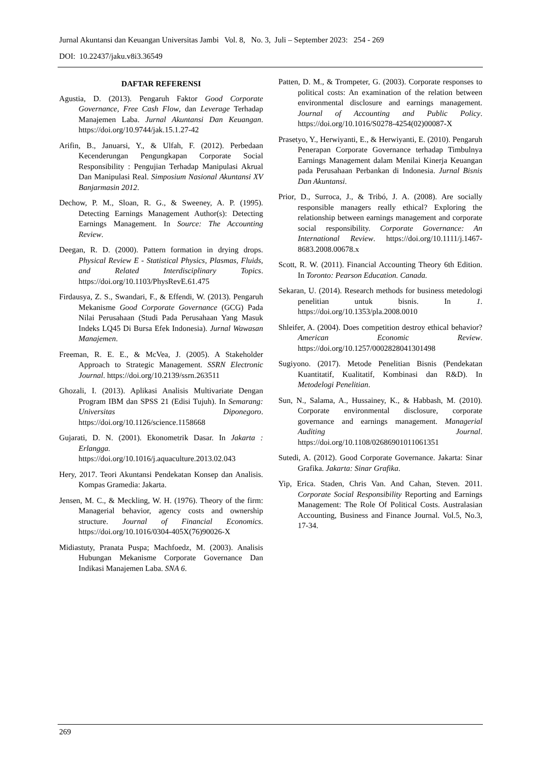Jurnal Akuntansi dan Keuangan Universitas Jambi Vol. 8, No. 3, Juli – September 2023: 254 - 269
DOI: 10.22437/jaku.v8i3.36549
DAFTAR REFERENSI
Agustia, D. (2013). Pengaruh Faktor Good Corporate Governance, Free Cash Flow, dan Leverage Terhadap Manajemen Laba. Jurnal Akuntansi Dan Keuangan. https://doi.org/10.9744/jak.15.1.27-42
Arifin, B., Januarsi, Y., & Ulfah, F. (2012). Perbedaan Kecenderungan Pengungkapan Corporate Social Responsibility : Pengujian Terhadap Manipulasi Akrual Dan Manipulasi Real. Simposium Nasional Akuntansi XV Banjarmasin 2012.
Dechow, P. M., Sloan, R. G., & Sweeney, A. P. (1995). Detecting Earnings Management Author(s): Detecting Earnings Management. In Source: The Accounting Review.
Deegan, R. D. (2000). Pattern formation in drying drops. Physical Review E - Statistical Physics, Plasmas, Fluids, and Related Interdisciplinary Topics. https://doi.org/10.1103/PhysRevE.61.475
Firdausya, Z. S., Swandari, F., & Effendi, W. (2013). Pengaruh Mekanisme Good Corporate Governance (GCG) Pada Nilai Perusahaan (Studi Pada Perusahaan Yang Masuk Indeks LQ45 Di Bursa Efek Indonesia). Jurnal Wawasan Manajemen.
Freeman, R. E. E., & McVea, J. (2005). A Stakeholder Approach to Strategic Management. SSRN Electronic Journal. https://doi.org/10.2139/ssrn.263511
Ghozali, I. (2013). Aplikasi Analisis Multivariate Dengan Program IBM dan SPSS 21 (Edisi Tujuh). In Semarang: Universitas Diponegoro. https://doi.org/10.1126/science.1158668
Gujarati, D. N. (2001). Ekonometrik Dasar. In Jakarta : Erlangga. https://doi.org/10.1016/j.aquaculture.2013.02.043
Hery, 2017. Teori Akuntansi Pendekatan Konsep dan Analisis. Kompas Gramedia: Jakarta.
Jensen, M. C., & Meckling, W. H. (1976). Theory of the firm: Managerial behavior, agency costs and ownership structure. Journal of Financial Economics. https://doi.org/10.1016/0304-405X(76)90026-X
Midiastuty, Pranata Puspa; Machfoedz, M. (2003). Analisis Hubungan Mekanisme Corporate Governance Dan Indikasi Manajemen Laba. SNA 6.
Patten, D. M., & Trompeter, G. (2003). Corporate responses to political costs: An examination of the relation between environmental disclosure and earnings management. Journal of Accounting and Public Policy. https://doi.org/10.1016/S0278-4254(02)00087-X
Prasetyo, Y., Herwiyanti, E., & Herwiyanti, E. (2010). Pengaruh Penerapan Corporate Governance terhadap Timbulnya Earnings Management dalam Menilai Kinerja Keuangan pada Perusahaan Perbankan di Indonesia. Jurnal Bisnis Dan Akuntansi.
Prior, D., Surroca, J., & Tribó, J. A. (2008). Are socially responsible managers really ethical? Exploring the relationship between earnings management and corporate social responsibility. Corporate Governance: An International Review. https://doi.org/10.1111/j.1467-8683.2008.00678.x
Scott, R. W. (2011). Financial Accounting Theory 6th Edition. In Toronto: Pearson Education. Canada.
Sekaran, U. (2014). Research methods for business metedologi penelitian untuk bisnis. In 1. https://doi.org/10.1353/pla.2008.0010
Shleifer, A. (2004). Does competition destroy ethical behavior? American Economic Review. https://doi.org/10.1257/0002828041301498
Sugiyono. (2017). Metode Penelitian Bisnis (Pendekatan Kuantitatif, Kualitatif, Kombinasi dan R&D). In Metodelogi Penelitian.
Sun, N., Salama, A., Hussainey, K., & Habbash, M. (2010). Corporate environmental disclosure, corporate governance and earnings management. Managerial Auditing Journal. https://doi.org/10.1108/02686901011061351
Sutedi, A. (2012). Good Corporate Governance. Jakarta: Sinar Grafika. Jakarta: Sinar Grafika.
Yip, Erica. Staden, Chris Van. And Cahan, Steven. 2011. Corporate Social Responsibility Reporting and Earnings Management: The Role Of Political Costs. Australasian Accounting, Business and Finance Journal. Vol.5, No.3, 17-34.
269